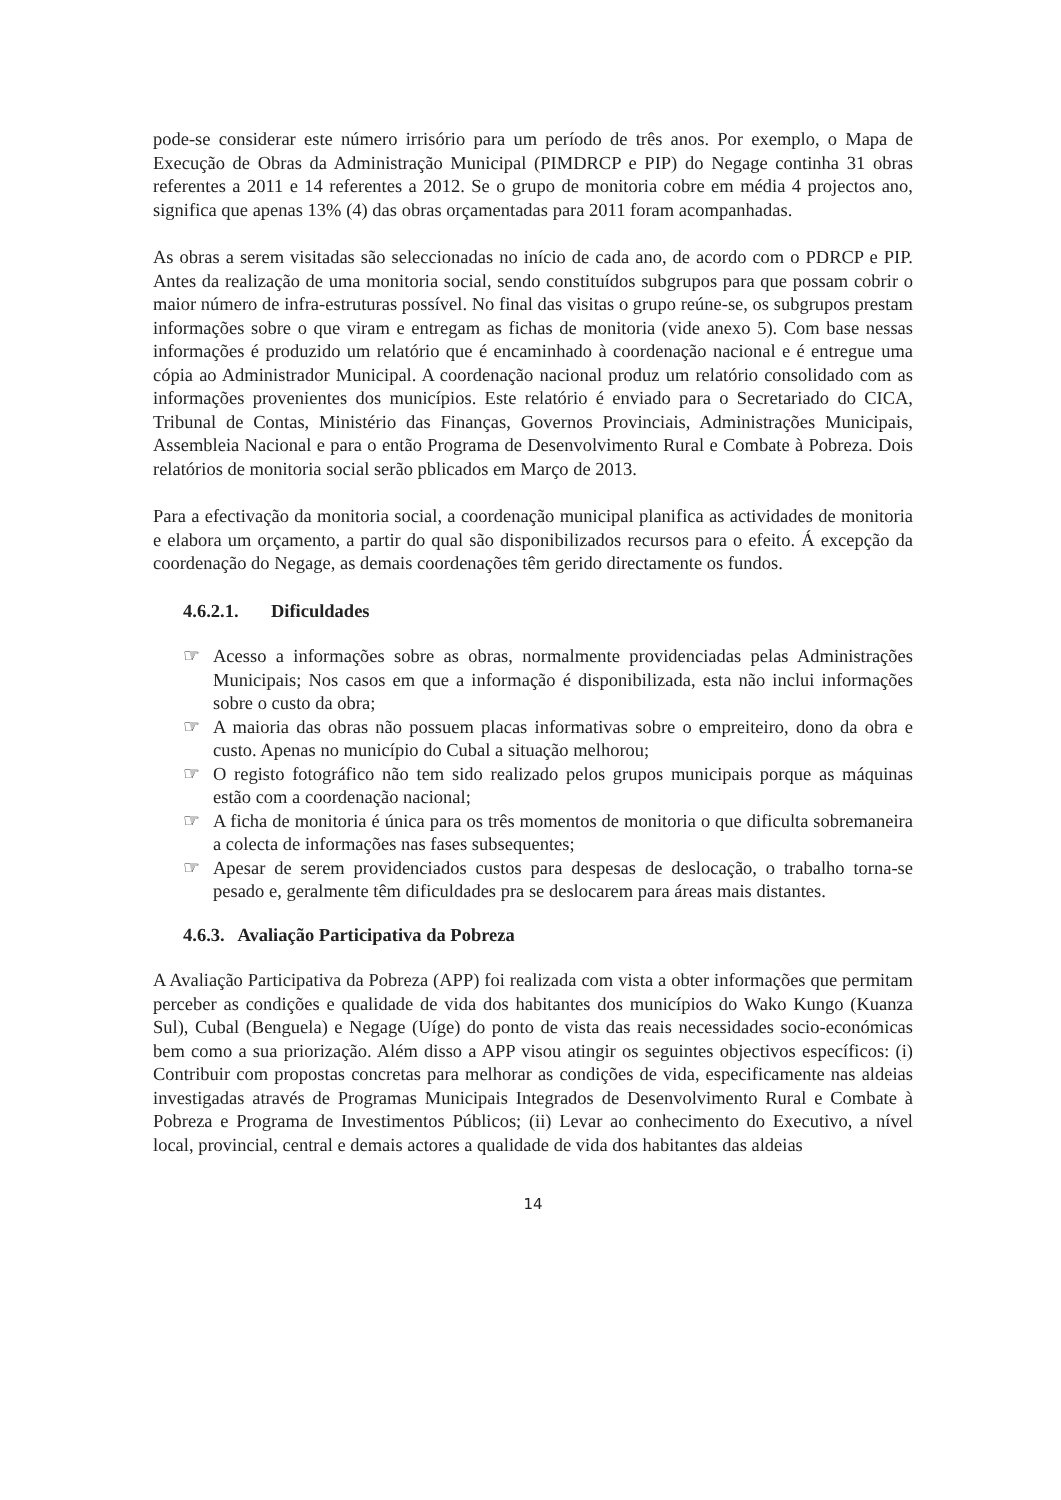pode-se considerar este número irrisório para um período de três anos. Por exemplo, o Mapa de Execução de Obras da Administração Municipal (PIMDRCP e PIP) do Negage continha 31 obras referentes a 2011 e 14 referentes a 2012. Se o grupo de monitoria cobre em média 4 projectos ano, significa que apenas 13% (4) das obras orçamentadas para 2011 foram acompanhadas.
As obras a serem visitadas são seleccionadas no início de cada ano, de acordo com o PDRCP e PIP. Antes da realização de uma monitoria social, sendo constituídos subgrupos para que possam cobrir o maior número de infra-estruturas possível. No final das visitas o grupo reúne-se, os subgrupos prestam informações sobre o que viram e entregam as fichas de monitoria (vide anexo 5). Com base nessas informações é produzido um relatório que é encaminhado à coordenação nacional e é entregue uma cópia ao Administrador Municipal. A coordenação nacional produz um relatório consolidado com as informações provenientes dos municípios. Este relatório é enviado para o Secretariado do CICA, Tribunal de Contas, Ministério das Finanças, Governos Provinciais, Administrações Municipais, Assembleia Nacional e para o então Programa de Desenvolvimento Rural e Combate à Pobreza. Dois relatórios de monitoria social serão pblicados em Março de 2013.
Para a efectivação da monitoria social, a coordenação municipal planifica as actividades de monitoria e elabora um orçamento, a partir do qual são disponibilizados recursos para o efeito. Á excepção da coordenação do Negage, as demais coordenações têm gerido directamente os fundos.
4.6.2.1. Dificuldades
☞ Acesso a informações sobre as obras, normalmente providenciadas pelas Administrações Municipais; Nos casos em que a informação é disponibilizada, esta não inclui informações sobre o custo da obra;
☞ A maioria das obras não possuem placas informativas sobre o empreiteiro, dono da obra e custo. Apenas no município do Cubal a situação melhorou;
☞ O registo fotográfico não tem sido realizado pelos grupos municipais porque as máquinas estão com a coordenação nacional;
☞ A ficha de monitoria é única para os três momentos de monitoria o que dificulta sobremaneira a colecta de informações nas fases subsequentes;
☞ Apesar de serem providenciados custos para despesas de deslocação, o trabalho torna-se pesado e, geralmente têm dificuldades pra se deslocarem para áreas mais distantes.
4.6.3. Avaliação Participativa da Pobreza
A Avaliação Participativa da Pobreza (APP) foi realizada com vista a obter informações que permitam perceber as condições e qualidade de vida dos habitantes dos municípios do Wako Kungo (Kuanza Sul), Cubal (Benguela) e Negage (Uíge) do ponto de vista das reais necessidades socio-económicas bem como a sua priorização. Além disso a APP visou atingir os seguintes objectivos específicos: (i) Contribuir com propostas concretas para melhorar as condições de vida, especificamente nas aldeias investigadas através de Programas Municipais Integrados de Desenvolvimento Rural e Combate à Pobreza e Programa de Investimentos Públicos; (ii) Levar ao conhecimento do Executivo, a nível local, provincial, central e demais actores a qualidade de vida dos habitantes das aldeias
14